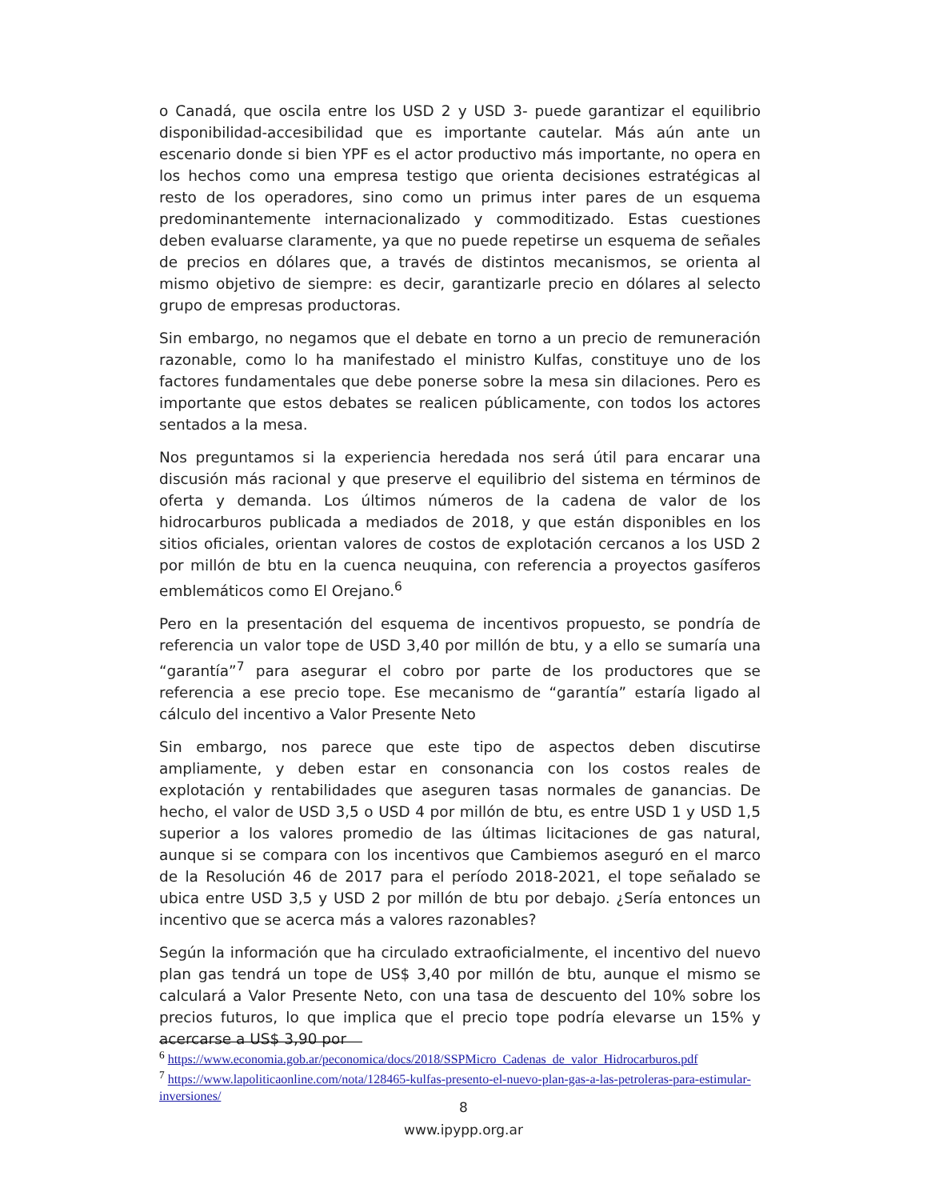o Canadá, que oscila entre los USD 2 y USD 3- puede garantizar el equilibrio disponibilidad-accesibilidad que es importante cautelar. Más aún ante un escenario donde si bien YPF es el actor productivo más importante, no opera en los hechos como una empresa testigo que orienta decisiones estratégicas al resto de los operadores, sino como un primus inter pares de un esquema predominantemente internacionalizado y commoditizado. Estas cuestiones deben evaluarse claramente, ya que no puede repetirse un esquema de señales de precios en dólares que, a través de distintos mecanismos, se orienta al mismo objetivo de siempre: es decir, garantizarle precio en dólares al selecto grupo de empresas productoras.
Sin embargo, no negamos que el debate en torno a un precio de remuneración razonable, como lo ha manifestado el ministro Kulfas, constituye uno de los factores fundamentales que debe ponerse sobre la mesa sin dilaciones. Pero es importante que estos debates se realicen públicamente, con todos los actores sentados a la mesa.
Nos preguntamos si la experiencia heredada nos será útil para encarar una discusión más racional y que preserve el equilibrio del sistema en términos de oferta y demanda. Los últimos números de la cadena de valor de los hidrocarburos publicada a mediados de 2018, y que están disponibles en los sitios oficiales, orientan valores de costos de explotación cercanos a los USD 2 por millón de btu en la cuenca neuquina, con referencia a proyectos gasíferos emblemáticos como El Orejano.<sup>6</sup>
Pero en la presentación del esquema de incentivos propuesto, se pondría de referencia un valor tope de USD 3,40 por millón de btu, y a ello se sumaría una “garantía”<sup>7</sup> para asegurar el cobro por parte de los productores que se referencia a ese precio tope. Ese mecanismo de “garantía” estaría ligado al cálculo del incentivo a Valor Presente Neto
Sin embargo, nos parece que este tipo de aspectos deben discutirse ampliamente, y deben estar en consonancia con los costos reales de explotación y rentabilidades que aseguren tasas normales de ganancias. De hecho, el valor de USD 3,5 o USD 4 por millón de btu, es entre USD 1 y USD 1,5 superior a los valores promedio de las últimas licitaciones de gas natural, aunque si se compara con los incentivos que Cambiemos aseguró en el marco de la Resolución 46 de 2017 para el período 2018-2021, el tope señalado se ubica entre USD 3,5 y USD 2 por millón de btu por debajo. ¿Sería entonces un incentivo que se acerca más a valores razonables?
Según la información que ha circulado extraoficialmente, el incentivo del nuevo plan gas tendrá un tope de US$ 3,40 por millón de btu, aunque el mismo se calculará a Valor Presente Neto, con una tasa de descuento del 10% sobre los precios futuros, lo que implica que el precio tope podría elevarse un 15% y acercarse a US$ 3,90 por
<sup>6</sup> https://www.economia.gob.ar/peconomica/docs/2018/SSPMicro_Cadenas_de_valor_Hidrocarburos.pdf
<sup>7</sup> https://www.lapoliticaonline.com/nota/128465-kulfas-presento-el-nuevo-plan-gas-a-las-petroleras-para-estimular-inversiones/
8
www.ipypp.org.ar